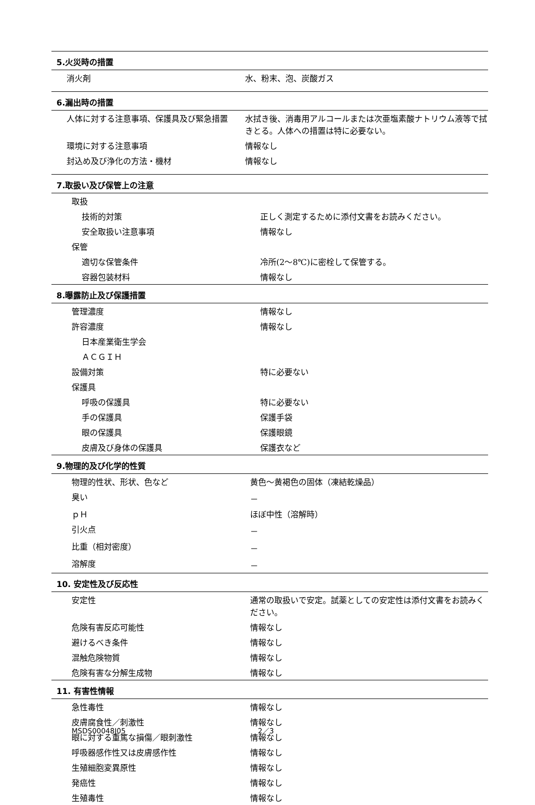5.火災時の措置
| 消火剤 | 水、粉末、泡、炭酸ガス |
6.漏出時の措置
| 人体に対する注意事項、保護具及び緊急措置 | 水拭き後、消毒用アルコールまたは次亜塩素酸ナトリウム液等で拭きとる。人体への措置は特に必要ない。 |
| 環境に対する注意事項 | 情報なし |
| 封込め及び浄化の方法・機材 | 情報なし |
7.取扱い及び保管上の注意
| 取扱 | |
| 技術的対策 | 正しく測定するために添付文書をお読みください。 |
| 安全取扱い注意事項 | 情報なし |
| 保管 | |
| 適切な保管条件 | 冷所(2～8℃)に密栓して保管する。 |
| 容器包装材料 | 情報なし |
8.曝露防止及び保護措置
| 管理濃度 | 情報なし |
| 許容濃度 | 情報なし |
| 日本産業衛生学会 | |
| ＡＣＧＩＨ | |
| 設備対策 | 特に必要ない |
| 保護具 | |
| 呼吸の保護具 | 特に必要ない |
| 手の保護具 | 保護手袋 |
| 眼の保護具 | 保護眼鏡 |
| 皮膚及び身体の保護具 | 保護衣など |
9.物理的及び化学的性質
| 物理的性状、形状、色など | 黄色～黄褐色の固体（凍結乾燥品） |
| 臭い | － |
| ｐＨ | ほぼ中性（溶解時） |
| 引火点 | － |
| 比重（相対密度） | － |
| 溶解度 | － |
10. 安定性及び反応性
| 安定性 | 通常の取扱いで安定。試薬としての安定性は添付文書をお読みください。 |
| 危険有害反応可能性 | 情報なし |
| 避けるべき条件 | 情報なし |
| 混触危険物質 | 情報なし |
| 危険有害な分解生成物 | 情報なし |
11. 有害性情報
| 急性毒性 | 情報なし |
| 皮膚腐食性／刺激性 | 情報なし |
| 眼に対する重篤な損傷／眼刺激性 | 情報なし |
| 呼吸器感作性又は皮膚感作性 | 情報なし |
| 生殖細胞変異原性 | 情報なし |
| 発癌性 | 情報なし |
| 生殖毒性 | 情報なし |
MSDS00048J05 2／3